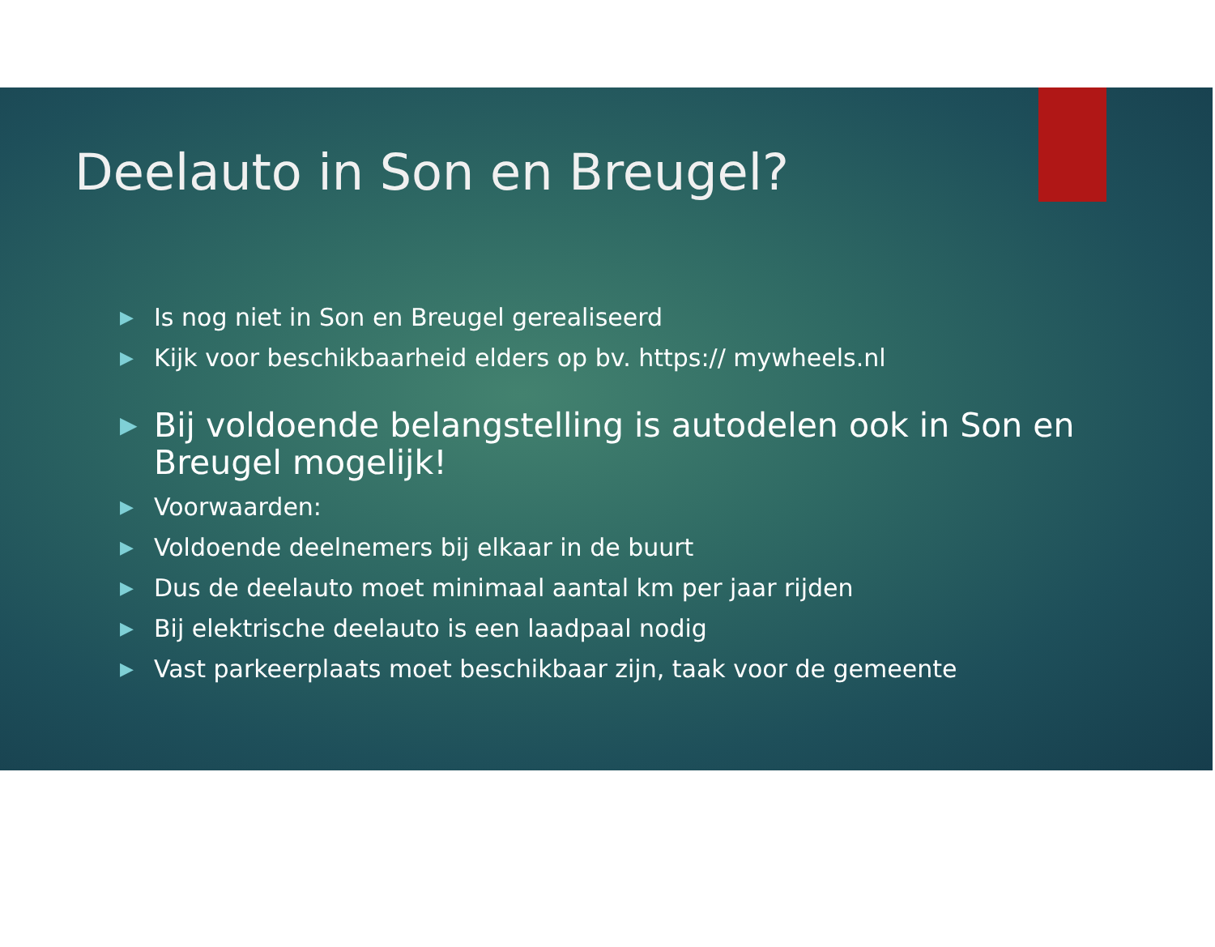Deelauto in Son en Breugel?
▶ Is nog niet in Son en Breugel gerealiseerd
▶ Kijk voor beschikbaarheid elders op bv. https:// mywheels.nl
▶ Bij voldoende belangstelling is autodelen ook in Son en Breugel mogelijk!
▶ Voorwaarden:
▶ Voldoende deelnemers bij elkaar in de buurt
▶ Dus de deelauto moet minimaal aantal km per jaar rijden
▶ Bij elektrische deelauto is een laadpaal nodig
▶ Vast parkeerplaats moet beschikbaar zijn, taak voor de gemeente